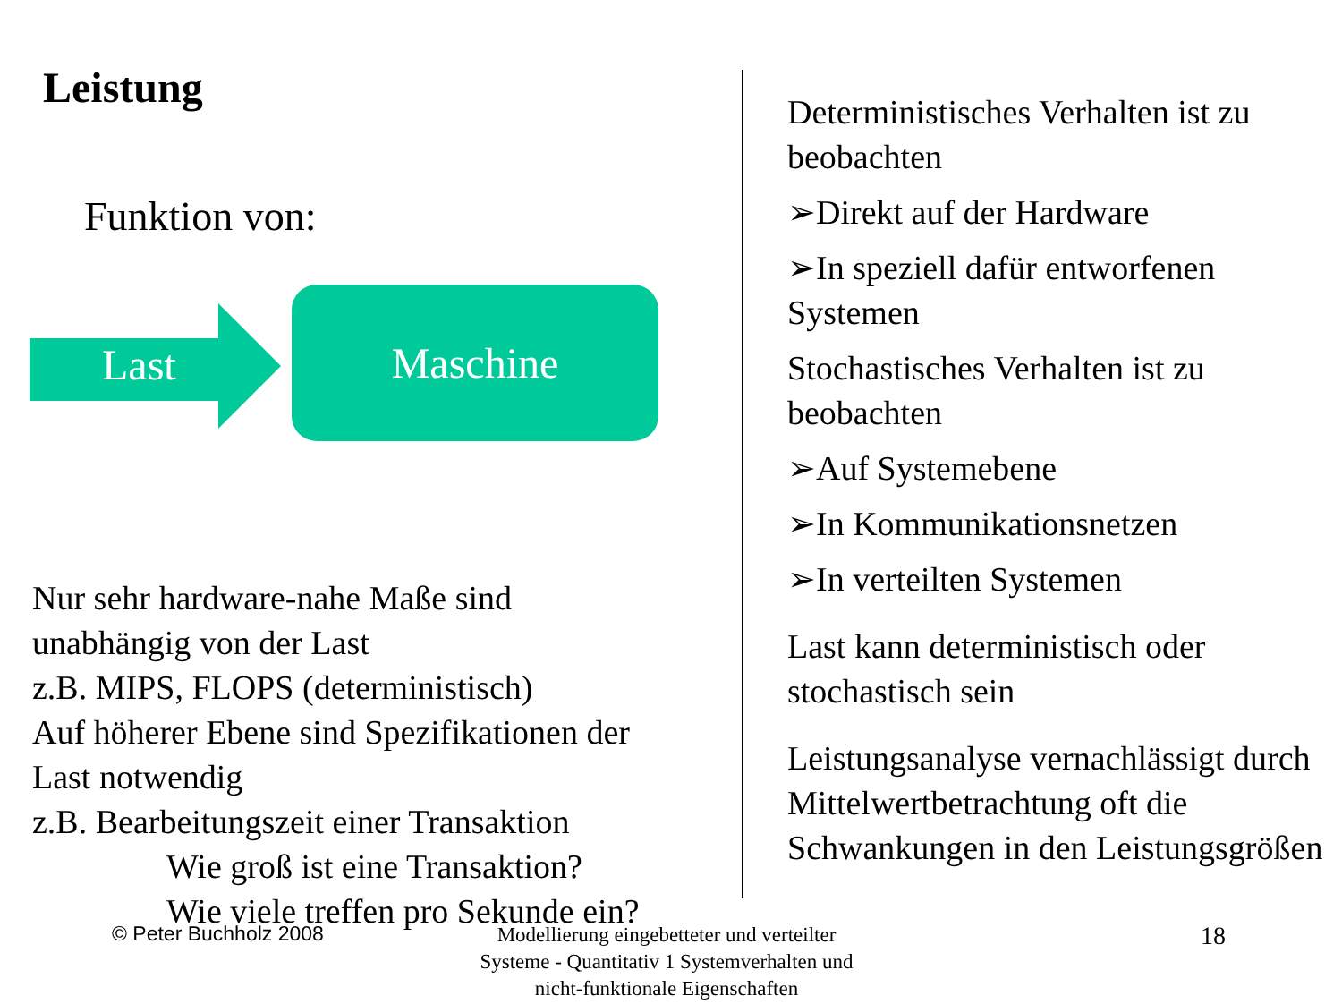Leistung
Funktion von:
Last
Maschine
Nur sehr hardware-nahe Maße sind
unabhängig von der Last
z.B. MIPS, FLOPS (deterministisch)
Auf höherer Ebene sind Spezifikationen der
Last notwendig
z.B. Bearbeitungszeit einer Transaktion
Wie groß ist eine Transaktion?
Wie viele treffen pro Sekunde ein?
Deterministisches Verhalten ist zu beobachten
➢Direkt auf der Hardware
➢In speziell dafür entworfenen Systemen
Stochastisches Verhalten ist zu beobachten
➢Auf Systemebene
➢In Kommunikationsnetzen
➢In verteilten Systemen
Last kann deterministisch oder stochastisch sein
Leistungsanalyse vernachlässigt durch Mittelwertbetrachtung oft die Schwankungen in den Leistungsgrößen
© Peter Buchholz 2008
Modellierung eingebetteter und verteilter Systeme - Quantitativ 1 Systemverhalten und nicht-funktionale Eigenschaften
18